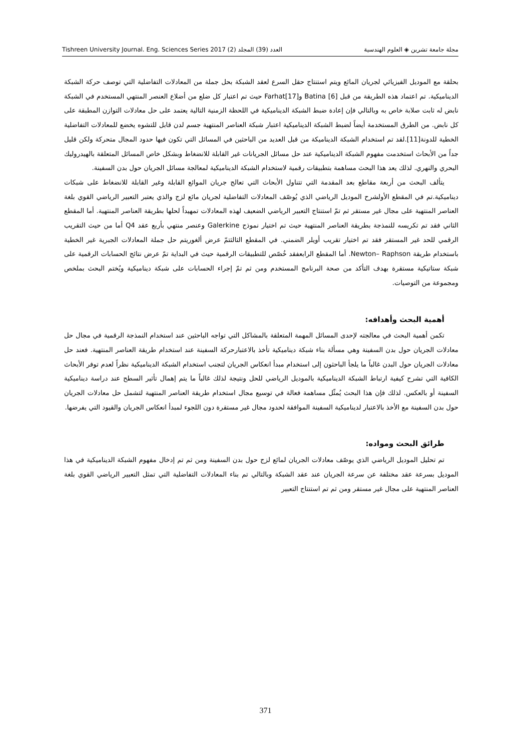Tishreen University Journal. Eng. Sciences Series 2017 (2) العدد (39) المجلد مجلة جامعة تشرين ◈ العلوم الهندسية
بحلقة مع الموديل الفيزيائي لجريان المائع ويتم استنتاج حقل السرع لعقد الشبكة بحل جملة من المعادلات التفاضلية التي توصف حركة الشبكة الديناميكية. تم اعتماد هذه الطريقة من قبل Batina [6] وFarhat[17] حيث تم اعتبار كل ضلع من أضلاع العنصر المنتهي المستخدم في الشبكة نابض له ثابت صلابة خاص به وبالتالي فإن إعادة ضبط الشبكة الديناميكية في اللحظة الزمنية التالية يعتمد على حل معادلات التوازن المطبقة على كل نابض. من الطرق المستخدمة أيضاً لضبط الشبكة الديناميكية اعتبار شبكة العناصر المنتهية جسم لدن قابل للتشوه يخضع للمعادلات التفاضلية الخطية للدونة[11].لقد تم استخدام الشبكة الديناميكة من قبل العديد من الباحثين في المسائل التي تكون فيها حدود المجال متحركة ولكن قليل جداً من الأبحاث استخدمت مفهوم الشبكة الديناميكية عند حل مسائل الجريانات غير القابلة للانضغاط وبشكل خاص المسائل المتعلقة بالهيدروليك البحري والنهري. لذلك يعد هذا البحث مساهمة بتطبيقات رقمية لاستخدام الشبكة الديناميكية لمعالجة مسائل الجريان حول بدن السفينة.
يتألف البحث من أربعة مقاطع بعد المقدمة التي تتناول الأبحاث التي تعالج جريان الموائع القابلة وغير القابلة للانضغاط على شبكات ديناميكية.تم في المقطع الأولشرح الموديل الرياضي الذي يُوصّف المعادلات التفاضلية لجريان مائع لزج والذي يعتبر التعبير الرياضي القوي بلغة العناصر المنتهية على مجال غير مستقر ثم تمّ استنتاج التعبير الرياضي الضعيف لهذه المعادلات تمهيداً لحلها بطريقة العناصر المنتهية. أما المقطع الثاني فقد تم تكريسه للنمذجة بطريقة العناصر المنتهية حيث تم اختيار نموذج Galerkine وعنصر منتهي بأربع عقد Q4 أما من حيث التقريب الرقمي للحد غير المستقر فقد تم اختيار تقريب أويلر الضمني. في المقطع الثالثتمّ عرض ألغوريتم حل جملة المعادلات الجبرية غير الخطية باستخدام طريقة Newton– Raphson. أما المقطع الرابعفقد خُصّص للتطبيقات الرقمية حيث في البداية تمّ عرض نتائج الحسابات الرقمية على شبكة ستاتيكية مستقرة بهدف التأكد من صحة البرنامج المستخدم ومن ثم تمّ إجراء الحسابات على شبكة ديناميكية ويُختم البحث بملخص ومجموعة من التوصيات.
أهمية البحث وأهدافه:
تكمن أهمية البحث في معالجته لإحدى المسائل المهمة المتعلقة بالمشاكل التي تواجه الباحثين عند استخدام النمذجة الرقمية في مجال حل معادلات الجريان حول بدن السفينة وهي مسألة بناء شبكة ديناميكية تأخذ بالاعتبارحركة السفينة عند استخدام طريقة العناصر المنتهية. فعند حل معادلات الجريان حول البدن غالباً ما يلجأ الباحثون إلى استخدام مبدأ انعكاس الجريان لتجنب استخدام الشبكة الديناميكية نظراً لعدم توفر الأبحاث الكافية التي تشرح كيفية ارتباط الشبكة الديناميكية بالموديل الرياضي للحل ونتيجة لذلك غالباً ما يتم إهمال تأثير السطح عند دراسة ديناميكية السفينة أو بالعكس. لذلك فإن هذا البحث يُمثّل مساهمة فعالة في توسيع مجال استخدام طريقة العناصر المنتهية لتشمل حل معادلات الجريان حول بدن السفينة مع الأخذ بالاعتبار لديناميكية السفينة الموافقة لحدود مجال غير مستقرة دون اللجوء لمبدأ انعكاس الجريان والقيود التي يفرضها.
طرائق البحث ومواده:
تم تحليل الموديل الرياضي الذي يوصّف معادلات الجريان لمائع لزج حول بدن السفينة ومن ثم تم إدخال مفهوم الشبكة الديناميكية في هذا الموديل بسرعة عقد مختلفة عن سرعة الجريان عند عقد الشبكة وبالتالي تم بناء المعادلات التفاضلية التي تمثل التعبير الرياضي القوي بلغة العناصر المنتهية على مجال غير مستقر ومن ثم تم استنتاج التعبير
371